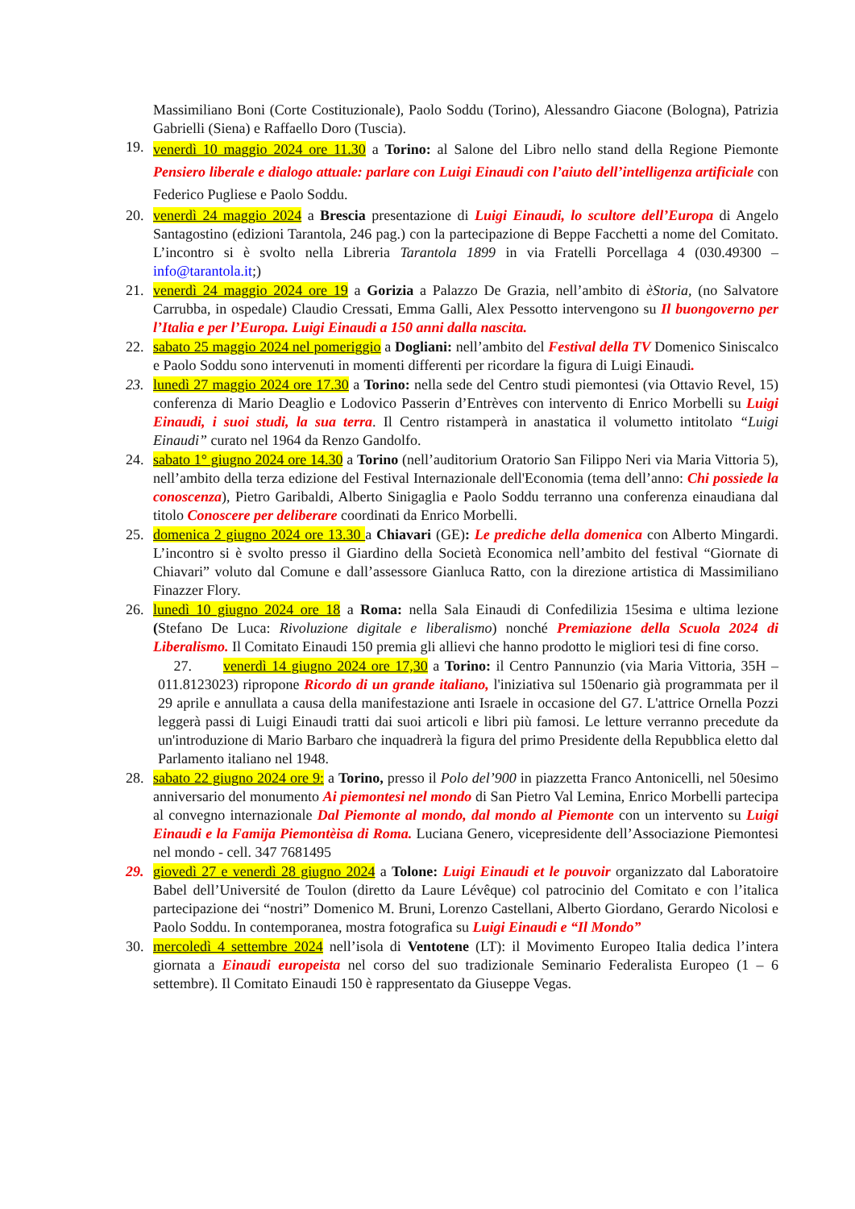Massimiliano Boni (Corte Costituzionale), Paolo Soddu (Torino), Alessandro Giacone (Bologna), Patrizia Gabrielli (Siena) e Raffaello Doro (Tuscia).
19.
venerdì 10 maggio 2024 ore 11.30 a Torino: al Salone del Libro nello stand della Regione Piemonte Pensiero liberale e dialogo attuale: parlare con Luigi Einaudi con l’aiuto dell’intelligenza artificiale con Federico Pugliese e Paolo Soddu.
20. venerdì 24 maggio 2024 a Brescia presentazione di Luigi Einaudi, lo scultore dell’Europa di Angelo Santagostino (edizioni Tarantola, 246 pag.) con la partecipazione di Beppe Facchetti a nome del Comitato. L’incontro si è svolto nella Libreria Tarantola 1899 in via Fratelli Porcellaga 4 (030.49300 – info@tarantola.it;)
21. venerdì 24 maggio 2024 ore 19 a Gorizia a Palazzo De Grazia, nell’ambito di èStoria, (no Salvatore Carrubba, in ospedale) Claudio Cressati, Emma Galli, Alex Pessotto intervengono su Il buongoverno per l’Italia e per l’Europa. Luigi Einaudi a 150 anni dalla nascita.
22. sabato 25 maggio 2024 nel pomeriggio a Dogliani: nell’ambito del Festival della TV Domenico Siniscalco e Paolo Soddu sono intervenuti in momenti differenti per ricordare la figura di Luigi Einaudi.
23. lunedì 27 maggio 2024 ore 17.30 a Torino: nella sede del Centro studi piemontesi (via Ottavio Revel, 15) conferenza di Mario Deaglio e Lodovico Passerin d’Entrèves con intervento di Enrico Morbelli su Luigi Einaudi, i suoi studi, la sua terra. Il Centro ristamperà in anastatica il volumetto intitolato “Luigi Einaudi” curato nel 1964 da Renzo Gandolfo.
24. sabato 1° giugno 2024 ore 14.30 a Torino (nell’auditorium Oratorio San Filippo Neri via Maria Vittoria 5), nell’ambito della terza edizione del Festival Internazionale dell'Economia (tema dell’anno: Chi possiede la conoscenza), Pietro Garibaldi, Alberto Sinigaglia e Paolo Soddu terranno una conferenza einaudiana dal titolo Conoscere per deliberare coordinati da Enrico Morbelli.
25. domenica 2 giugno 2024 ore 13.30 a Chiavari (GE): Le prediche della domenica con Alberto Mingardi. L’incontro si è svolto presso il Giardino della Società Economica nell’ambito del festival “Giornate di Chiavari” voluto dal Comune e dall’assessore Gianluca Ratto, con la direzione artistica di Massimiliano Finazzer Flory.
26. lunedì 10 giugno 2024 ore 18 a Roma: nella Sala Einaudi di Confedilizia 15esima e ultima lezione (Stefano De Luca: Rivoluzione digitale e liberalismo) nonché Premiazione della Scuola 2024 di Liberalismo. Il Comitato Einaudi 150 premia gli allievi che hanno prodotto le migliori tesi di fine corso.
27. venerdì 14 giugno 2024 ore 17,30 a Torino: il Centro Pannunzio (via Maria Vittoria, 35H – 011.8123023) ripropone Ricordo di un grande italiano, l'iniziativa sul 150enario già programmata per il 29 aprile e annullata a causa della manifestazione anti Israele in occasione del G7. L'attrice Ornella Pozzi leggerà passi di Luigi Einaudi tratti dai suoi articoli e libri più famosi. Le letture verranno precedute da un'introduzione di Mario Barbaro che inquadrerà la figura del primo Presidente della Repubblica eletto dal Parlamento italiano nel 1948.
28. sabato 22 giugno 2024 ore 9: a Torino, presso il Polo del’900 in piazzetta Franco Antonicelli, nel 50esimo anniversario del monumento Ai piemontesi nel mondo di San Pietro Val Lemina, Enrico Morbelli partecipa al convegno internazionale Dal Piemonte al mondo, dal mondo al Piemonte con un intervento su Luigi Einaudi e la Famija Piemontèisa di Roma. Luciana Genero, vicepresidente dell’Associazione Piemontesi nel mondo - cell. 347 7681495
29. giovedì 27 e venerdì 28 giugno 2024 a Tolone: Luigi Einaudi et le pouvoir organizzato dal Laboratoire Babel dell’Université de Toulon (diretto da Laure Lévêque) col patrocinio del Comitato e con l’italica partecipazione dei “nostri” Domenico M. Bruni, Lorenzo Castellani, Alberto Giordano, Gerardo Nicolosi e Paolo Soddu. In contemporanea, mostra fotografica su Luigi Einaudi e “Il Mondo”
30. mercoledì 4 settembre 2024 nell’isola di Ventotene (LT): il Movimento Europeo Italia dedica l’intera giornata a Einaudi europeista nel corso del suo tradizionale Seminario Federalista Europeo (1 – 6 settembre). Il Comitato Einaudi 150 è rappresentato da Giuseppe Vegas.